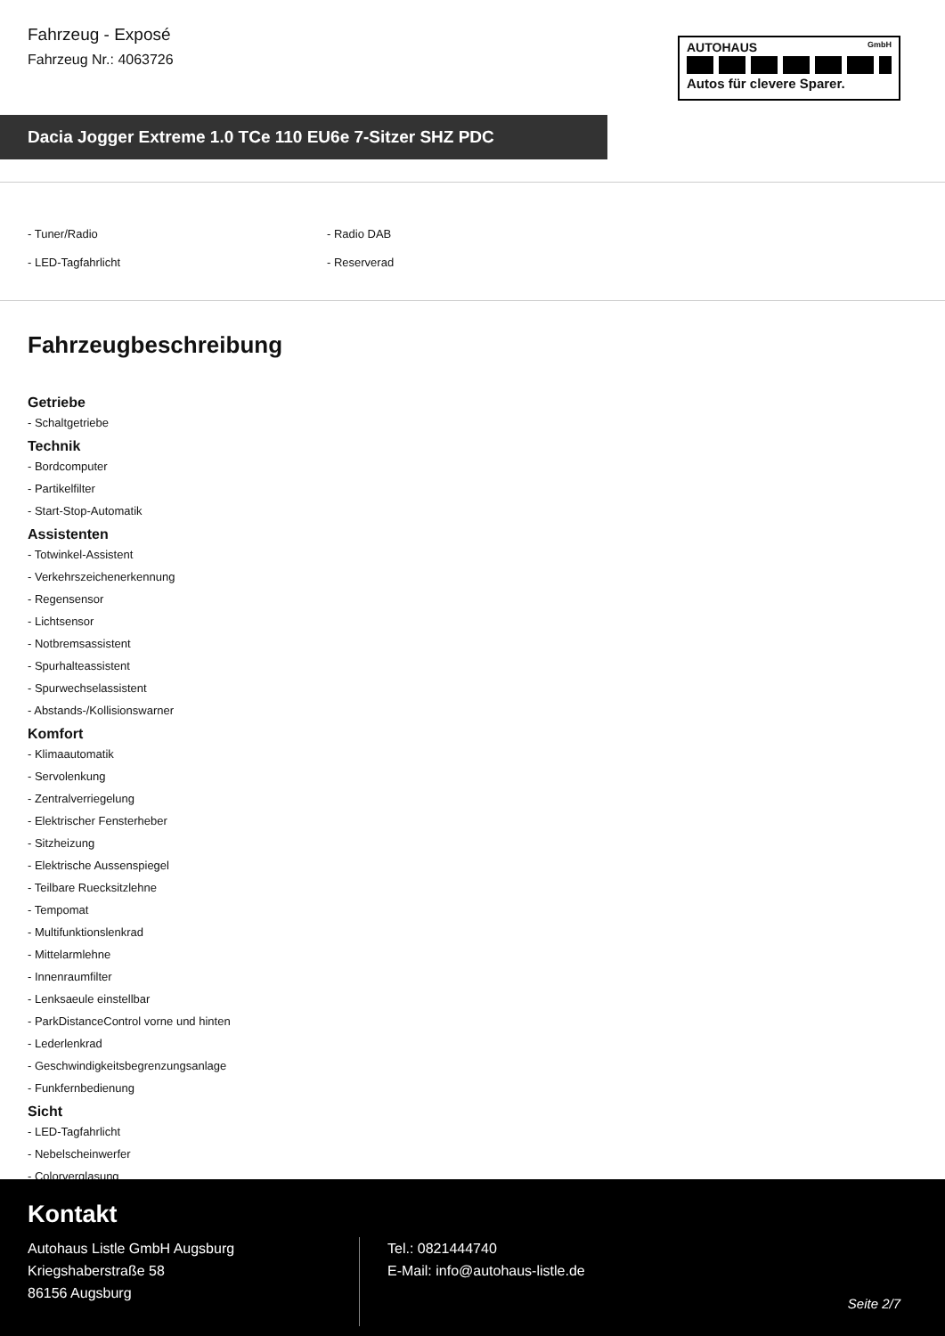Fahrzeug - Exposé
Fahrzeug Nr.: 4063726
AUTOHAUS GmbH
Autos für clevere Sparer.
Dacia Jogger Extreme 1.0 TCe 110 EU6e 7-Sitzer SHZ PDC
- Tuner/Radio
- Radio DAB
- LED-Tagfahrlicht
- Reserverad
Fahrzeugbeschreibung
Getriebe
- Schaltgetriebe
Technik
- Bordcomputer
- Partikelfilter
- Start-Stop-Automatik
Assistenten
- Totwinkel-Assistent
- Verkehrszeichenerkennung
- Regensensor
- Lichtsensor
- Notbremsassistent
- Spurhalteassistent
- Spurwechselassistent
- Abstands-/Kollisionswarner
Komfort
- Klimaautomatik
- Servolenkung
- Zentralverriegelung
- Elektrischer Fensterheber
- Sitzheizung
- Elektrische Aussenspiegel
- Teilbare Ruecksitzlehne
- Tempomat
- Multifunktionslenkrad
- Mittelarmlehne
- Innenraumfilter
- Lenksaeule einstellbar
- ParkDistanceControl vorne und hinten
- Lederlenkrad
- Geschwindigkeitsbegrenzungsanlage
- Funkfernbedienung
Sicht
- LED-Tagfahrlicht
- Nebelscheinwerfer
- Colorverglasung
Kontakt
Autohaus Listle GmbH Augsburg
Kriegshaberstraße 58
86156 Augsburg
Tel.: 0821444740
E-Mail: info@autohaus-listle.de
Seite 2/7